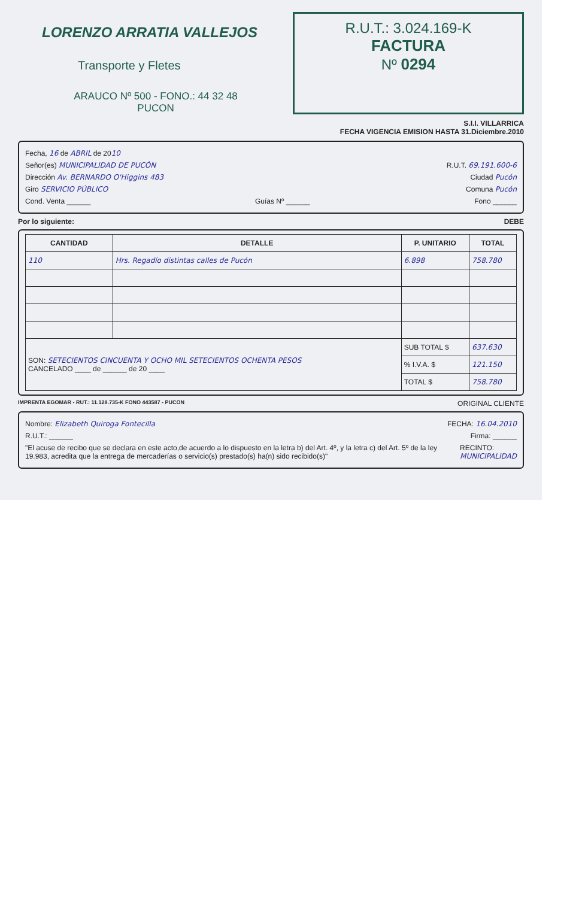LORENZO ARRATIA VALLEJOS
Transporte y Fletes
ARAUCO Nº 500 - FONO.: 44 32 48
PUCON
R.U.T.: 3.024.169-K
FACTURA
Nº 0294
S.I.I. VILLARRICA
FECHA VIGENCIA EMISION HASTA 31.Diciembre.2010
Fecha, 16 de ABRIL de 2010
Señor(es) MUNICIPALIDAD DE PUCÓN R.U.T. 69.191.600-6
Dirección Av. BERNARDO O'Higgins 483 Ciudad Pucón
Giro SERVICIO PÚBLICO Comuna Pucón
Cond. Venta ______ Guías Nº ______ Fono ______
Por lo siguiente: DEBE
| CANTIDAD | DETALLE | P. UNITARIO | TOTAL |
| --- | --- | --- | --- |
| 110 | Hrs. Regadío distintas calles de Pucón | 6.898 | 758.780 |
| SON: SETECIENTOS CINCUENTA Y OCHO MIL SETECIENTOS OCHENTA PESOS CANCELADO ____ de ______ de 20 ____ | | SUB TOTAL $ | 637.630 |
| | | % I.V.A. $ | 121.150 |
| | | TOTAL $ | 758.780 |
IMPRENTA EGOMAR - RUT.: 11.128.735-K FONO 443587 - PUCON ORIGINAL CLIENTE
Nombre: Elizabeth Quiroga Fontecilla FECHA: 16.04.2010
R.U.T.: ______ Firma: ______
"El acuse de recibo que se declara en este acto,de acuerdo a lo dispuesto en la letra b) del Art. 4º, y la letra c) del Art. 5º de la ley 19.983, acredita que la entrega de mercaderías o servicio(s) prestado(s) ha(n) sido recibido(s)" RECINTO: MUNICIPALIDAD